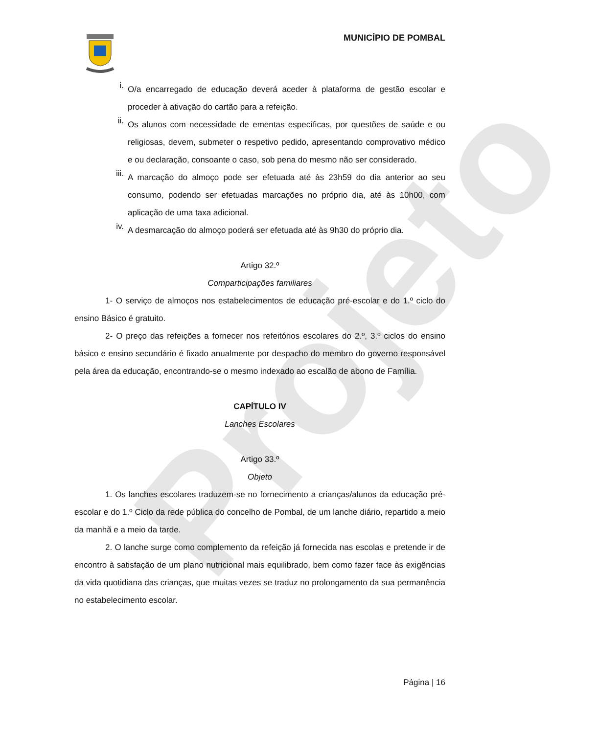Projeto
MUNICÍPIO DE POMBAL
i.
O/a encarregado de educação deverá aceder à plataforma de gestão escolar e proceder à ativação do cartão para a refeição.
ii.
Os alunos com necessidade de ementas específicas, por questões de saúde e ou religiosas, devem, submeter o respetivo pedido, apresentando comprovativo médico e ou declaração, consoante o caso, sob pena do mesmo não ser considerado.
iii.
A marcação do almoço pode ser efetuada até às 23h59 do dia anterior ao seu consumo, podendo ser efetuadas marcações no próprio dia, até às 10h00, com aplicação de uma taxa adicional.
iv.
A desmarcação do almoço poderá ser efetuada até às 9h30 do próprio dia.
Artigo 32.º
Comparticipações familiares
1- O serviço de almoços nos estabelecimentos de educação pré-escolar e do 1.º ciclo do ensino Básico é gratuito.
2- O preço das refeições a fornecer nos refeitórios escolares do 2.º, 3.º ciclos do ensino básico e ensino secundário é fixado anualmente por despacho do membro do governo responsável pela área da educação, encontrando-se o mesmo indexado ao escalão de abono de Família.
CAPÍTULO IV
Lanches Escolares
Artigo 33.º
Objeto
1. Os lanches escolares traduzem-se no fornecimento a crianças/alunos da educação pré-escolar e do 1.º Ciclo da rede pública do concelho de Pombal, de um lanche diário, repartido a meio da manhã e a meio da tarde.
2. O lanche surge como complemento da refeição já fornecida nas escolas e pretende ir de encontro à satisfação de um plano nutricional mais equilibrado, bem como fazer face às exigências da vida quotidiana das crianças, que muitas vezes se traduz no prolongamento da sua permanência no estabelecimento escolar.
Página | 16